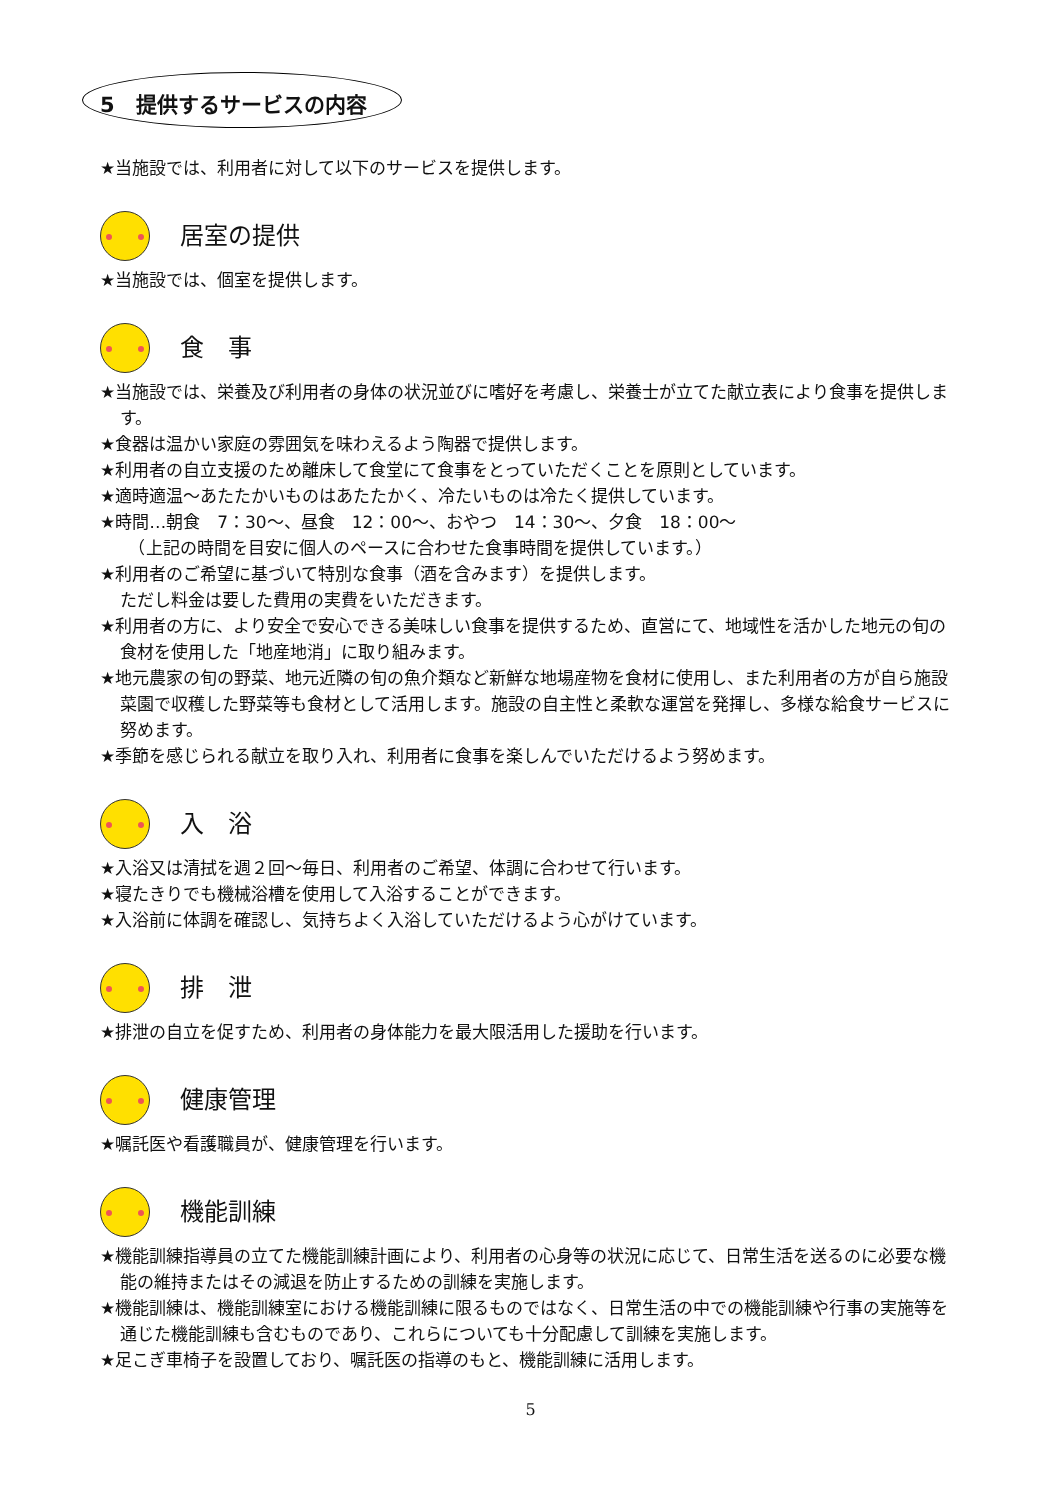5　提供するサービスの内容
★当施設では、利用者に対して以下のサービスを提供します。
居室の提供
★当施設では、個室を提供します。
食　事
★当施設では、栄養及び利用者の身体の状況並びに嗜好を考慮し、栄養士が立てた献立表により食事を提供します。
★食器は温かい家庭の雰囲気を味わえるよう陶器で提供します。
★利用者の自立支援のため離床して食堂にて食事をとっていただくことを原則としています。
★適時適温～あたたかいものはあたたかく、冷たいものは冷たく提供しています。
★時間…朝食　7：30～、昼食　12：00～、おやつ　14：30～、夕食　18：00～
　（上記の時間を目安に個人のペースに合わせた食事時間を提供しています。）
★利用者のご希望に基づいて特別な食事（酒を含みます）を提供します。
ただし料金は要した費用の実費をいただきます。
★利用者の方に、より安全で安心できる美味しい食事を提供するため、直営にて、地域性を活かした地元の旬の食材を使用した「地産地消」に取り組みます。
★地元農家の旬の野菜、地元近隣の旬の魚介類など新鮮な地場産物を食材に使用し、また利用者の方が自ら施設菜園で収穫した野菜等も食材として活用します。施設の自主性と柔軟な運営を発揮し、多様な給食サービスに努めます。
★季節を感じられる献立を取り入れ、利用者に食事を楽しんでいただけるよう努めます。
入　浴
★入浴又は清拭を週２回～毎日、利用者のご希望、体調に合わせて行います。
★寝たきりでも機械浴槽を使用して入浴することができます。
★入浴前に体調を確認し、気持ちよく入浴していただけるよう心がけています。
排　泄
★排泄の自立を促すため、利用者の身体能力を最大限活用した援助を行います。
健康管理
★嘱託医や看護職員が、健康管理を行います。
機能訓練
★機能訓練指導員の立てた機能訓練計画により、利用者の心身等の状況に応じて、日常生活を送るのに必要な機能の維持またはその減退を防止するための訓練を実施します。
★機能訓練は、機能訓練室における機能訓練に限るものではなく、日常生活の中での機能訓練や行事の実施等を通じた機能訓練も含むものであり、これらについても十分配慮して訓練を実施します。
★足こぎ車椅子を設置しており、嘱託医の指導のもと、機能訓練に活用します。
5